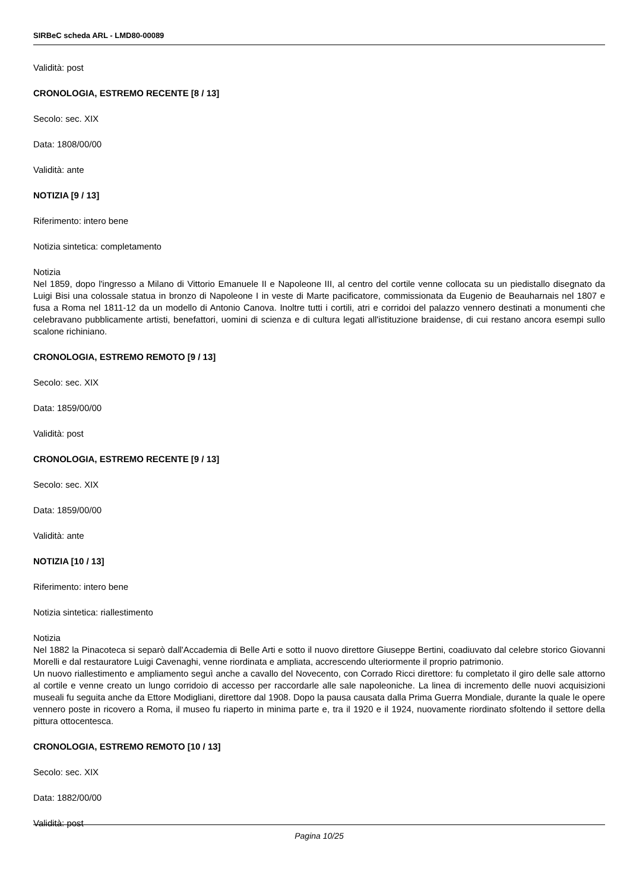SIRBeC scheda ARL - LMD80-00089
Validità: post
CRONOLOGIA, ESTREMO RECENTE [8 / 13]
Secolo: sec. XIX
Data: 1808/00/00
Validità: ante
NOTIZIA [9 / 13]
Riferimento: intero bene
Notizia sintetica: completamento
Notizia
Nel 1859, dopo l'ingresso a Milano di Vittorio Emanuele II e Napoleone III, al centro del cortile venne collocata su un piedistallo disegnato da Luigi Bisi una colossale statua in bronzo di Napoleone I in veste di Marte pacificatore, commissionata da Eugenio de Beauharnais nel 1807 e fusa a Roma nel 1811-12 da un modello di Antonio Canova. Inoltre tutti i cortili, atri e corridoi del palazzo vennero destinati a monumenti che celebravano pubblicamente artisti, benefattori, uomini di scienza e di cultura legati all'istituzione braidense, di cui restano ancora esempi sullo scalone richiniano.
CRONOLOGIA, ESTREMO REMOTO [9 / 13]
Secolo: sec. XIX
Data: 1859/00/00
Validità: post
CRONOLOGIA, ESTREMO RECENTE [9 / 13]
Secolo: sec. XIX
Data: 1859/00/00
Validità: ante
NOTIZIA [10 / 13]
Riferimento: intero bene
Notizia sintetica: riallestimento
Notizia
Nel 1882 la Pinacoteca si separò dall'Accademia di Belle Arti e sotto il nuovo direttore Giuseppe Bertini, coadiuvato dal celebre storico Giovanni Morelli e dal restauratore Luigi Cavenaghi, venne riordinata e ampliata, accrescendo ulteriormente il proprio patrimonio.
Un nuovo riallestimento e ampliamento seguì anche a cavallo del Novecento, con Corrado Ricci direttore: fu completato il giro delle sale attorno al cortile e venne creato un lungo corridoio di accesso per raccordarle alle sale napoleoniche. La linea di incremento delle nuovi acquisizioni museali fu seguita anche da Ettore Modigliani, direttore dal 1908. Dopo la pausa causata dalla Prima Guerra Mondiale, durante la quale le opere vennero poste in ricovero a Roma, il museo fu riaperto in minima parte e, tra il 1920 e il 1924, nuovamente riordinato sfoltendo il settore della pittura ottocentesca.
CRONOLOGIA, ESTREMO REMOTO [10 / 13]
Secolo: sec. XIX
Data: 1882/00/00
Validità: post
Pagina 10/25